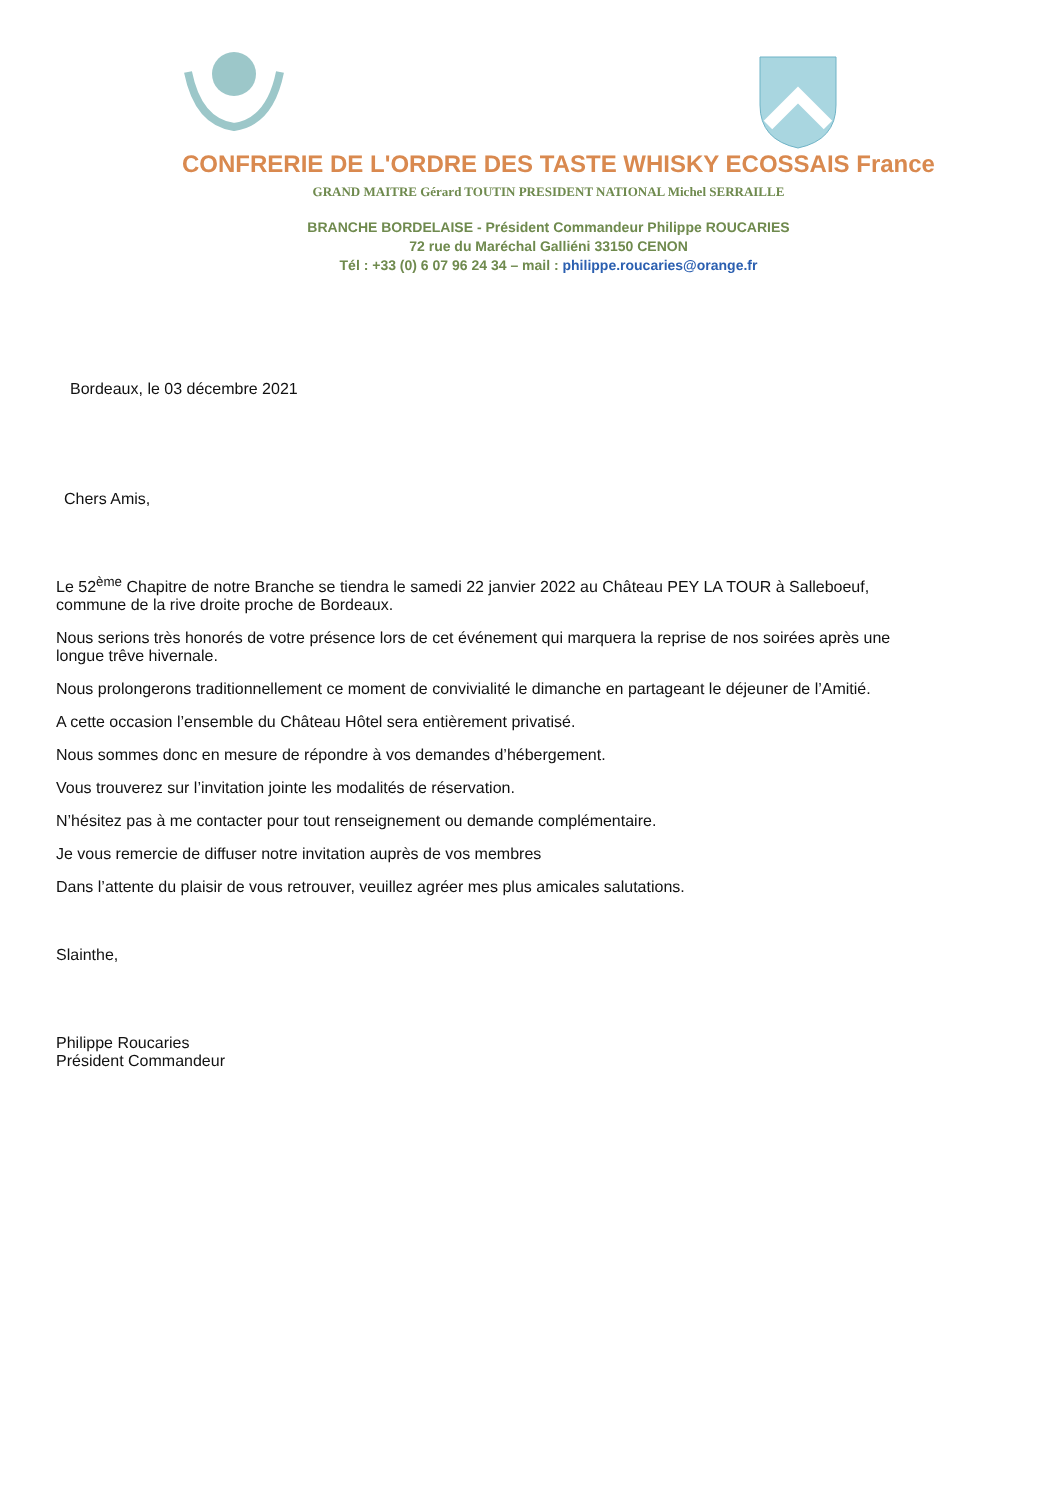CONFRERIE DE L'ORDRE DES TASTE WHISKY ECOSSAIS France
GRAND MAITRE Gérard TOUTIN PRESIDENT NATIONAL Michel SERRAILLE
BRANCHE BORDELAISE - Président Commandeur Philippe ROUCARIES
72 rue du Maréchal Galliéni 33150 CENON
Tél : +33 (0) 6 07 96 24 34 – mail : philippe.roucaries@orange.fr
Bordeaux, le 03 décembre 2021
Chers Amis,
Le 52<sup>ème</sup> Chapitre de notre Branche se tiendra le samedi 22 janvier 2022 au Château PEY LA TOUR à Salleboeuf, commune de la rive droite proche de Bordeaux.
Nous serions très honorés de votre présence lors de cet événement qui marquera la reprise de nos soirées après une longue trêve hivernale.
Nous prolongerons traditionnellement ce moment de convivialité le dimanche en partageant le déjeuner de l’Amitié.
A cette occasion l’ensemble du Château Hôtel sera entièrement privatisé.
Nous sommes donc en mesure de répondre à vos demandes d’hébergement.
Vous trouverez sur l’invitation jointe les modalités de réservation.
N’hésitez pas à me contacter pour tout renseignement ou demande complémentaire.
Je vous remercie de diffuser notre invitation auprès de vos membres
Dans l’attente du plaisir de vous retrouver, veuillez agréer mes plus amicales salutations.
Slainthe,
Philippe Roucaries
Président Commandeur